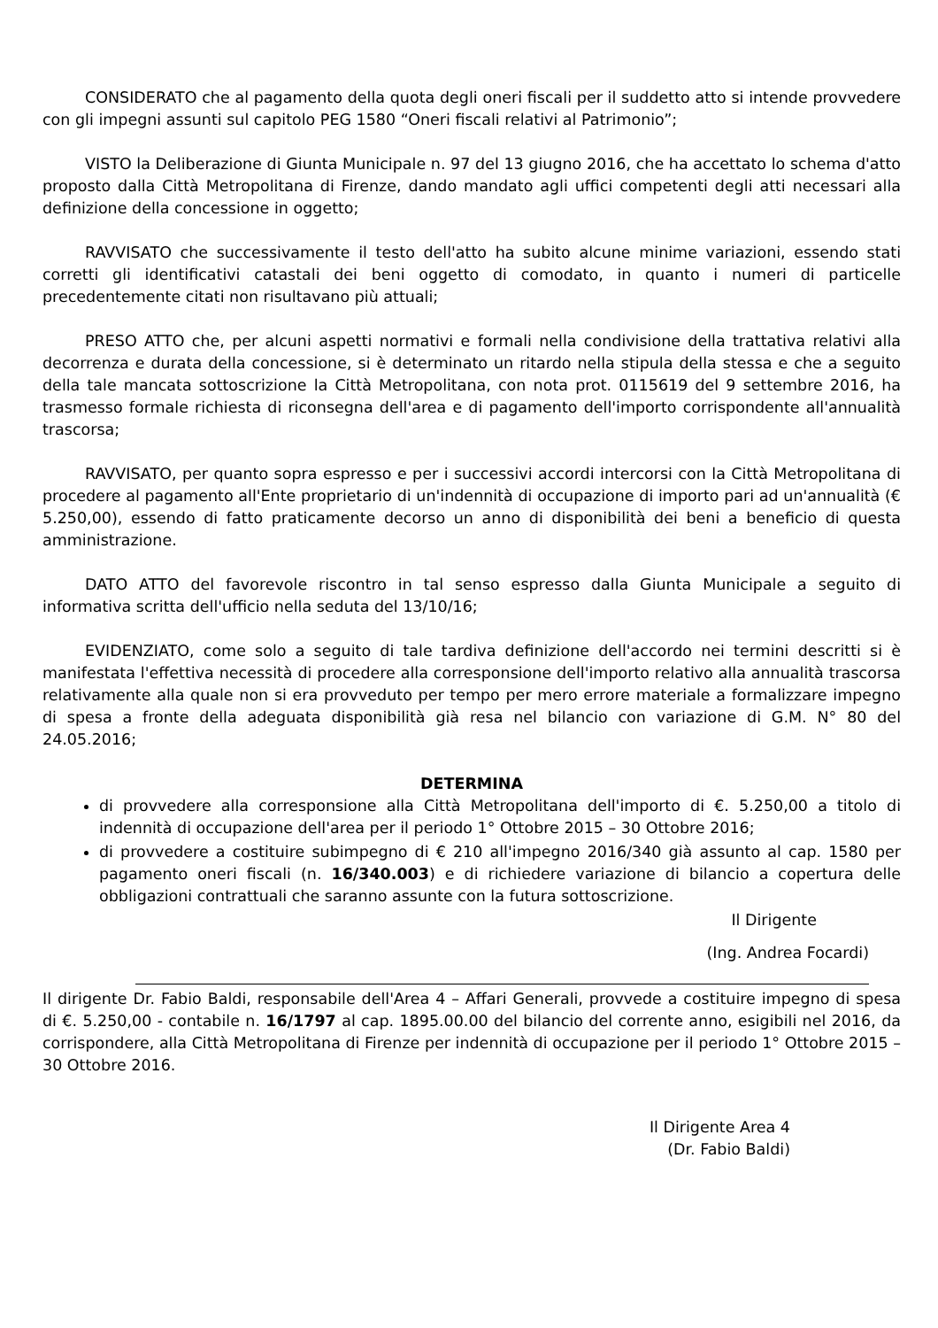CONSIDERATO che al pagamento della quota degli oneri fiscali per il suddetto atto si intende provvedere con gli impegni assunti sul capitolo PEG 1580 “Oneri fiscali relativi al Patrimonio”;
VISTO la Deliberazione di Giunta Municipale n. 97 del 13 giugno 2016, che ha accettato lo schema d'atto proposto dalla Città Metropolitana di Firenze, dando mandato agli uffici competenti degli atti necessari alla definizione della concessione in oggetto;
RAVVISATO che successivamente il testo dell'atto ha subito alcune minime variazioni, essendo stati corretti gli identificativi catastali dei beni oggetto di comodato, in quanto i numeri di particelle precedentemente citati non risultavano più attuali;
PRESO ATTO che, per alcuni aspetti normativi e formali nella condivisione della trattativa relativi alla decorrenza e durata della concessione, si è determinato un ritardo nella stipula della stessa e che a seguito della tale mancata sottoscrizione la Città Metropolitana, con nota prot. 0115619 del 9 settembre 2016, ha trasmesso formale richiesta di riconsegna dell'area e di pagamento dell'importo corrispondente all'annualità trascorsa;
RAVVISATO, per quanto sopra espresso e per i successivi accordi intercorsi con la Città Metropolitana di procedere al pagamento all'Ente proprietario di un'indennità di occupazione di importo pari ad un'annualità (€ 5.250,00), essendo di fatto praticamente decorso un anno di disponibilità dei beni a beneficio di questa amministrazione.
DATO ATTO del favorevole riscontro in tal senso espresso dalla Giunta Municipale a seguito di informativa scritta dell'ufficio nella seduta del 13/10/16;
EVIDENZIATO, come solo a seguito di tale tardiva definizione dell'accordo nei termini descritti si è manifestata l'effettiva necessità di procedere alla corresponsione dell'importo relativo alla annualità trascorsa relativamente alla quale non si era provveduto per tempo per mero errore materiale a formalizzare impegno di spesa a fronte della adeguata disponibilità già resa nel bilancio con variazione di G.M. N° 80 del 24.05.2016;
DETERMINA
di provvedere alla corresponsione alla Città Metropolitana dell'importo di €. 5.250,00 a titolo di indennità di occupazione dell'area per il periodo 1° Ottobre 2015 – 30 Ottobre 2016;
di provvedere a costituire subimpegno di € 210 all'impegno 2016/340 già assunto al cap. 1580 per pagamento oneri fiscali (n. 16/340.003) e di richiedere variazione di bilancio a copertura delle obbligazioni contrattuali che saranno assunte con la futura sottoscrizione.
Il Dirigente
(Ing. Andrea Focardi)
Il dirigente Dr. Fabio Baldi, responsabile dell'Area 4 – Affari Generali, provvede a costituire impegno di spesa di €. 5.250,00 - contabile n. 16/1797 al cap. 1895.00.00 del bilancio del corrente anno, esigibili nel 2016, da corrispondere, alla Città Metropolitana di Firenze per indennità di occupazione per il periodo 1° Ottobre 2015 – 30 Ottobre 2016.
Il Dirigente Area 4
(Dr. Fabio Baldi)